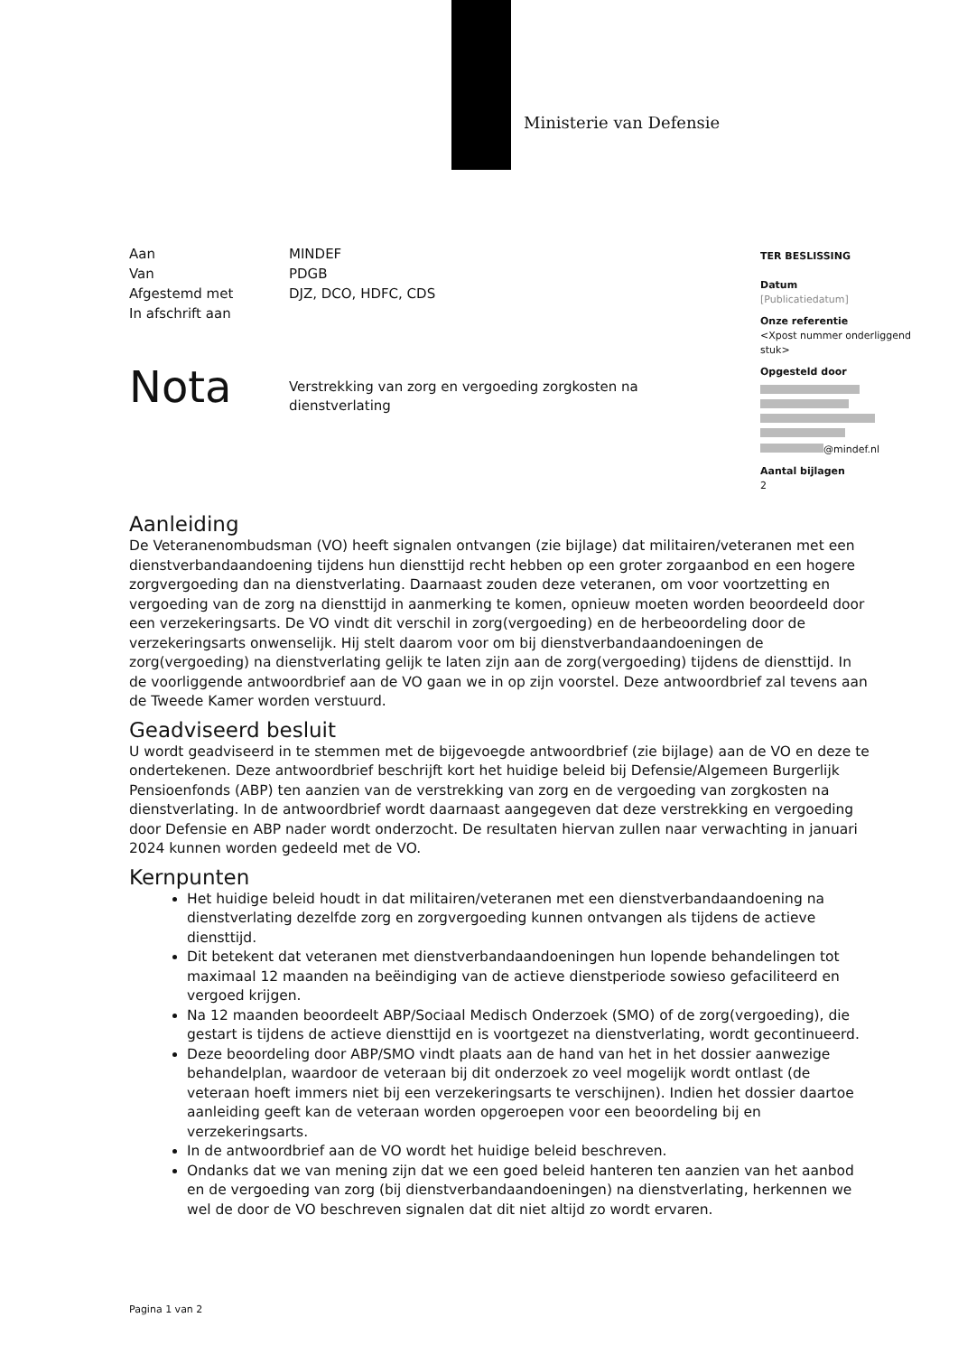Ministerie van Defensie
| Aan | MINDEF |
| Van | PDGB |
| Afgestemd met | DJZ, DCO, HDFC, CDS |
| In afschrift aan | |
TER BESLISSING
Datum
[Publicatiedatum]
Onze referentie
<Xpost nummer onderliggend stuk>
Opgesteld door
@mindef.nl
Aantal bijlagen
2
Nota
Verstrekking van zorg en vergoeding zorgkosten na dienstverlating
Aanleiding
De Veteranenombudsman (VO) heeft signalen ontvangen (zie bijlage) dat militairen/veteranen met een dienstverbandaandoening tijdens hun diensttijd recht hebben op een groter zorgaanbod en een hogere zorgvergoeding dan na dienstverlating. Daarnaast zouden deze veteranen, om voor voortzetting en vergoeding van de zorg na diensttijd in aanmerking te komen, opnieuw moeten worden beoordeeld door een verzekeringsarts. De VO vindt dit verschil in zorg(vergoeding) en de herbeoordeling door de verzekeringsarts onwenselijk. Hij stelt daarom voor om bij dienstverbandaandoeningen de zorg(vergoeding) na dienstverlating gelijk te laten zijn aan de zorg(vergoeding) tijdens de diensttijd. In de voorliggende antwoordbrief aan de VO gaan we in op zijn voorstel. Deze antwoordbrief zal tevens aan de Tweede Kamer worden verstuurd.
Geadviseerd besluit
U wordt geadviseerd in te stemmen met de bijgevoegde antwoordbrief (zie bijlage) aan de VO en deze te ondertekenen. Deze antwoordbrief beschrijft kort het huidige beleid bij Defensie/Algemeen Burgerlijk Pensioenfonds (ABP) ten aanzien van de verstrekking van zorg en de vergoeding van zorgkosten na dienstverlating. In de antwoordbrief wordt daarnaast aangegeven dat deze verstrekking en vergoeding door Defensie en ABP nader wordt onderzocht. De resultaten hiervan zullen naar verwachting in januari 2024 kunnen worden gedeeld met de VO.
Kernpunten
Het huidige beleid houdt in dat militairen/veteranen met een dienstverbandaandoening na dienstverlating dezelfde zorg en zorgvergoeding kunnen ontvangen als tijdens de actieve diensttijd.
Dit betekent dat veteranen met dienstverbandaandoeningen hun lopende behandelingen tot maximaal 12 maanden na beëindiging van de actieve dienstperiode sowieso gefaciliteerd en vergoed krijgen.
Na 12 maanden beoordeelt ABP/Sociaal Medisch Onderzoek (SMO) of de zorg(vergoeding), die gestart is tijdens de actieve diensttijd en is voortgezet na dienstverlating, wordt gecontinueerd.
Deze beoordeling door ABP/SMO vindt plaats aan de hand van het in het dossier aanwezige behandelplan, waardoor de veteraan bij dit onderzoek zo veel mogelijk wordt ontlast (de veteraan hoeft immers niet bij een verzekeringsarts te verschijnen). Indien het dossier daartoe aanleiding geeft kan de veteraan worden opgeroepen voor een beoordeling bij en verzekeringsarts.
In de antwoordbrief aan de VO wordt het huidige beleid beschreven.
Ondanks dat we van mening zijn dat we een goed beleid hanteren ten aanzien van het aanbod en de vergoeding van zorg (bij dienstverbandaandoeningen) na dienstverlating, herkennen we wel de door de VO beschreven signalen dat dit niet altijd zo wordt ervaren.
Pagina 1 van 2